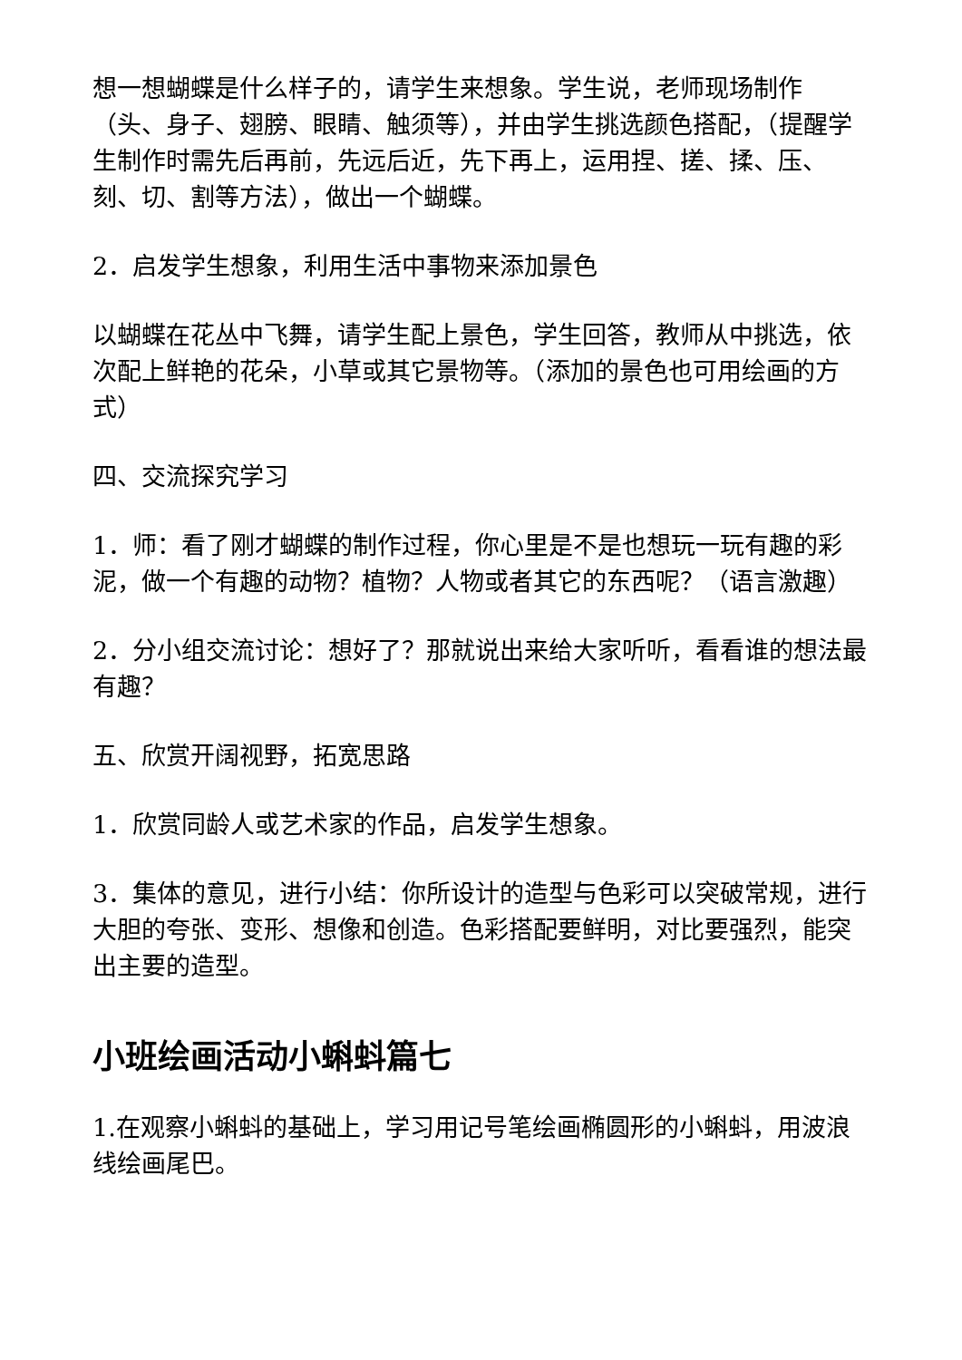想一想蝴蝶是什么样子的，请学生来想象。学生说，老师现场制作（头、身子、翅膀、眼睛、触须等），并由学生挑选颜色搭配，（提醒学生制作时需先后再前，先远后近，先下再上，运用捏、搓、揉、压、刻、切、割等方法），做出一个蝴蝶。
2．启发学生想象，利用生活中事物来添加景色
以蝴蝶在花丛中飞舞，请学生配上景色，学生回答，教师从中挑选，依次配上鲜艳的花朵，小草或其它景物等。（添加的景色也可用绘画的方式）
四、交流探究学习
1．师：看了刚才蝴蝶的制作过程，你心里是不是也想玩一玩有趣的彩泥，做一个有趣的动物？植物？人物或者其它的东西呢？（语言激趣）
2．分小组交流讨论：想好了？那就说出来给大家听听，看看谁的想法最有趣？
五、欣赏开阔视野，拓宽思路
1．欣赏同龄人或艺术家的作品，启发学生想象。
3．集体的意见，进行小结：你所设计的造型与色彩可以突破常规，进行大胆的夸张、变形、想像和创造。色彩搭配要鲜明，对比要强烈，能突出主要的造型。
小班绘画活动小蝌蚪篇七
1.在观察小蝌蚪的基础上，学习用记号笔绘画椭圆形的小蝌蚪，用波浪线绘画尾巴。